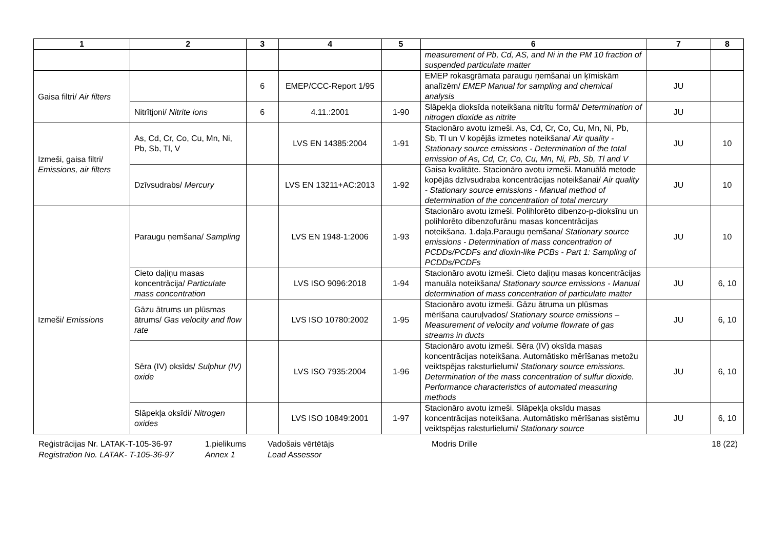| 1 | 2 | 3 | 4 | 5 | 6 | 7 | 8 |
| --- | --- | --- | --- | --- | --- | --- | --- |
| | | | | | measurement of Pb, Cd, AS, and Ni in the PM 10 fraction of suspended particulate matter | | |
| Gaisa filtri/ Air filters | | 6 | EMEP/CCC-Report 1/95 | | EMEP rokasgrāmata paraugu ņemšanai un ķīmiskām analīzēm/ EMEP Manual for sampling and chemical analysis | JU | |
| | Nitrītjoni/ Nitrite ions | 6 | 4.11.:2001 | 1-90 | Slāpekļa dioksīda noteikšana nitrītu formā/ Determination of nitrogen dioxide as nitrite | JU | |
| Izmeši, gaisa filtri/ Emissions, air filters | As, Cd, Cr, Co, Cu, Mn, Ni, Pb, Sb, Tl, V | | LVS EN 14385:2004 | 1-91 | Stacionāro avotu izmeši. As, Cd, Cr, Co, Cu, Mn, Ni, Pb, Sb, Tl un V kopējās izmetes noteikšana/ Air quality - Stationary source emissions - Determination of the total emission of As, Cd, Cr, Co, Cu, Mn, Ni, Pb, Sb, Tl and V | JU | 10 |
| | Dzīvsudrabs/ Mercury | | LVS EN 13211+AC:2013 | 1-92 | Gaisa kvalitāte. Stacionāro avotu izmeši. Manuālā metode kopējās dzīvsudraba koncentrācijas noteikšanai/ Air quality - Stationary source emissions - Manual method of determination of the concentration of total mercury | JU | 10 |
| Izmeši/ Emissions | Paraugu ņemšana/ Sampling | | LVS EN 1948-1:2006 | 1-93 | Stacionāro avotu izmeši. Polihlorēto dibenzo-p-dioksīnu un polihlorēto dibenzofurānu masas koncentrācijas noteikšana. 1.daļa.Paraugu ņemšana/ Stationary source emissions - Determination of mass concentration of PCDDs/PCDFs and dioxin-like PCBs - Part 1: Sampling of PCDDs/PCDFs | JU | 10 |
| | Cieto daļiņu masas koncentrācija/ Particulate mass concentration | | LVS ISO 9096:2018 | 1-94 | Stacionāro avotu izmeši. Cieto daļiņu masas koncentrācijas manuāla noteikšana/ Stationary source emissions - Manual determination of mass concentration of particulate matter | JU | 6, 10 |
| | Gāzu ātrums un plūsmas ātrums/ Gas velocity and flow rate | | LVS ISO 10780:2002 | 1-95 | Stacionāro avotu izmeši. Gāzu ātruma un plūsmas mērīšana cauruļvados/ Stationary source emissions – Measurement of velocity and volume flowrate of gas streams in ducts | JU | 6, 10 |
| | Sēra (IV) oksīds/ Sulphur (IV) oxide | | LVS ISO 7935:2004 | 1-96 | Stacionāro avotu izmeši. Sēra (IV) oksīda masas koncentrācijas noteikšana. Automātisko mērīšanas metožu veiktspējas raksturlielumi/ Stationary source emissions. Determination of the mass concentration of sulfur dioxide. Performance characteristics of automated measuring methods | JU | 6, 10 |
| | Slāpekļa oksīdi/ Nitrogen oxides | | LVS ISO 10849:2001 | 1-97 | Stacionāro avotu izmeši. Slāpekļa oksīdu masas koncentrācijas noteikšana. Automātisko mērīšanas sistēmu veiktspējas raksturlielumi/ Stationary source | JU | 6, 10 |
Reģistrācijas Nr. LATAK-T-105-36-97
Registration No. LATAK- T-105-36-97
1.pielikums
Annex 1
Vadošais vērtētājs
Lead Assessor
Modris Drille 18 (22)